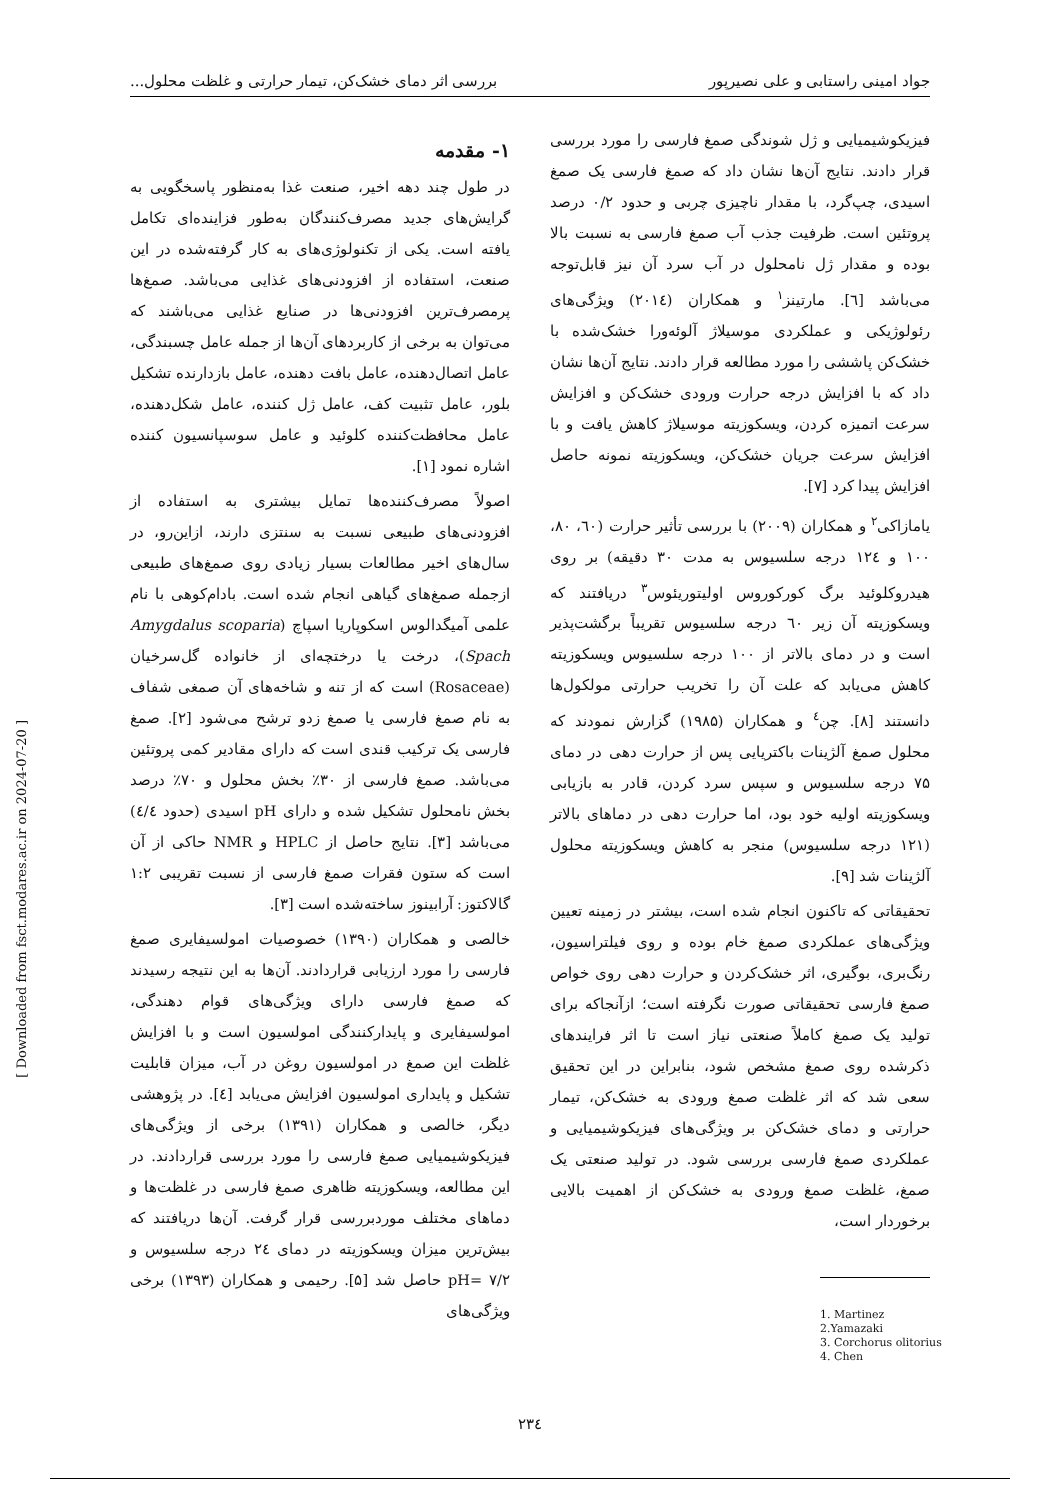جواد امینی راستابی و علی نصیرپور بررسی اثر دمای خشک‌کن، تیمار حرارتی و غلظت محلول...
۱- مقدمه
در طول چند دهه اخیر، صنعت غذا به‌منظور پاسخگویی به گرایش‌های جدید مصرف‌کنندگان به‌طور فزاینده‌ای تکامل یافته است. یکی از تکنولوژی‌های به کار گرفته‌شده در این صنعت، استفاده از افزودنی‌های غذایی می‌باشد. صمغ‌ها پرمصرف‌ترین افزودنی‌ها در صنایع غذایی می‌باشند که می‌توان به برخی از کاربردهای آن‌ها از جمله عامل چسبندگی، عامل اتصال‌دهنده، عامل بافت دهنده، عامل بازدارنده تشکیل بلور، عامل تثبیت کف، عامل ژل کننده، عامل شکل‌دهنده، عامل محافظت‌کننده کلوئید و عامل سوسپانسیون کننده اشاره نمود [۱].
اصولاً مصرف‌کننده‌ها تمایل بیشتری به استفاده از افزودنی‌های طبیعی نسبت به سنتزی دارند، ازاین‌رو، در سال‌های اخیر مطالعات بسیار زیادی روی صمغ‌های طبیعی ازجمله صمغ‌های گیاهی انجام شده است. بادام‌کوهی با نام علمی آمیگدالوس اسکوپاریا اسپاچ (Amygdalus scoparia Spach)، درخت یا درختچه‌ای از خانواده گل‌سرخیان (Rosaceae) است که از تنه و شاخه‌های آن صمغی شفاف به نام صمغ فارسی یا صمغ زدو ترشح می‌شود [۲]. صمغ فارسی یک ترکیب قندی است که دارای مقادیر کمی پروتئین می‌باشد. صمغ فارسی از ۳۰٪ بخش محلول و ۷۰٪ درصد بخش نامحلول تشکیل شده و دارای pH اسیدی (حدود ٤/٤) می‌باشد [۳]. نتایج حاصل از HPLC و NMR حاکی از آن است که ستون فقرات صمغ فارسی از نسبت تقریبی ۱:۲ گالاکتوز: آرابینوز ساخته‌شده است [۳].
خالصی و همکاران (۱۳۹۰) خصوصیات امولسیفایری صمغ فارسی را مورد ارزیابی قراردادند. آن‌ها به این نتیجه رسیدند که صمغ فارسی دارای ویژگی‌های قوام دهندگی، امولسیفایری و پایدارکنندگی امولسیون است و با افزایش غلظت این صمغ در امولسیون روغن در آب، میزان قابلیت تشکیل و پایداری امولسیون افزایش می‌یابد [٤]. در پژوهشی دیگر، خالصی و همکاران (۱۳۹۱) برخی از ویژگی‌های فیزیکوشیمیایی صمغ فارسی را مورد بررسی قراردادند. در این مطالعه، ویسکوزیته ظاهری صمغ فارسی در غلظت‌ها و دماهای مختلف موردبررسی قرار گرفت. آن‌ها دریافتند که بیش‌ترین میزان ویسکوزیته در دمای ۲٤ درجه سلسیوس و pH= ۷/۲ حاصل شد [۵]. رحیمی و همکاران (۱۳۹۳) برخی ویژگی‌های
فیزیکوشیمیایی و ژل شوندگی صمغ فارسی را مورد بررسی قرار دادند. نتایج آن‌ها نشان داد که صمغ فارسی یک صمغ اسیدی، چپ‌گرد، با مقدار ناچیزی چربی و حدود ۰/۲ درصد پروتئین است. ظرفیت جذب آب صمغ فارسی به نسبت بالا بوده و مقدار ژل نامحلول در آب سرد آن نیز قابل‌توجه می‌باشد [٦]. مارتینز<sup>۱</sup> و همکاران (۲۰۱٤) ویژگی‌های رئولوژیکی و عملکردی موسیلاژ آلوئه‌ورا خشک‌شده با خشک‌کن پاششی را مورد مطالعه قرار دادند. نتایج آن‌ها نشان داد که با افزایش درجه حرارت ورودی خشک‌کن و افزایش سرعت اتمیزه کردن، ویسکوزیته موسیلاژ کاهش یافت و با افزایش سرعت جریان خشک‌کن، ویسکوزیته نمونه حاصل افزایش پیدا کرد [۷].
یامازاکی<sup>۲</sup> و همکاران (۲۰۰۹) با بررسی تأثیر حرارت (٦۰، ۸۰، ۱۰۰ و ۱۲٤ درجه سلسیوس به مدت ۳۰ دقیقه) بر روی هیدروکلوئید برگ کورکوروس اولیتوریئوس<sup>۳</sup> دریافتند که ویسکوزیته آن زیر ٦۰ درجه سلسیوس تقریباً برگشت‌پذیر است و در دمای بالاتر از ۱۰۰ درجه سلسیوس ویسکوزیته کاهش می‌یابد که علت آن را تخریب حرارتی مولکول‌ها دانستند [۸]. چن<sup>٤</sup> و همکاران (۱۹۸۵) گزارش نمودند که محلول صمغ آلژینات باکتریایی پس از حرارت دهی در دمای ۷۵ درجه سلسیوس و سپس سرد کردن، قادر به بازیابی ویسکوزیته اولیه خود بود، اما حرارت دهی در دماهای بالاتر (۱۲۱ درجه سلسیوس) منجر به کاهش ویسکوزیته محلول آلژینات شد [۹].
تحقیقاتی که تاکنون انجام شده است، بیشتر در زمینه تعیین ویژگی‌های عملکردی صمغ خام بوده و روی فیلتراسیون، رنگ‌بری، بوگیری، اثر خشک‌کردن و حرارت دهی روی خواص صمغ فارسی تحقیقاتی صورت نگرفته است؛ ازآنجاکه برای تولید یک صمغ کاملاً صنعتی نیاز است تا اثر فرایندهای ذکرشده روی صمغ مشخص شود، بنابراین در این تحقیق سعی شد که اثر غلظت صمغ ورودی به خشک‌کن، تیمار حرارتی و دمای خشک‌کن بر ویژگی‌های فیزیکوشیمیایی و عملکردی صمغ فارسی بررسی شود. در تولید صنعتی یک صمغ، غلظت صمغ ورودی به خشک‌کن از اهمیت بالایی برخوردار است،
1. Martinez
2.Yamazaki
3. Corchorus olitorius
4. Chen
[ Downloaded from fsct.modares.ac.ir on 2024-07-20 ]
۲۳٤